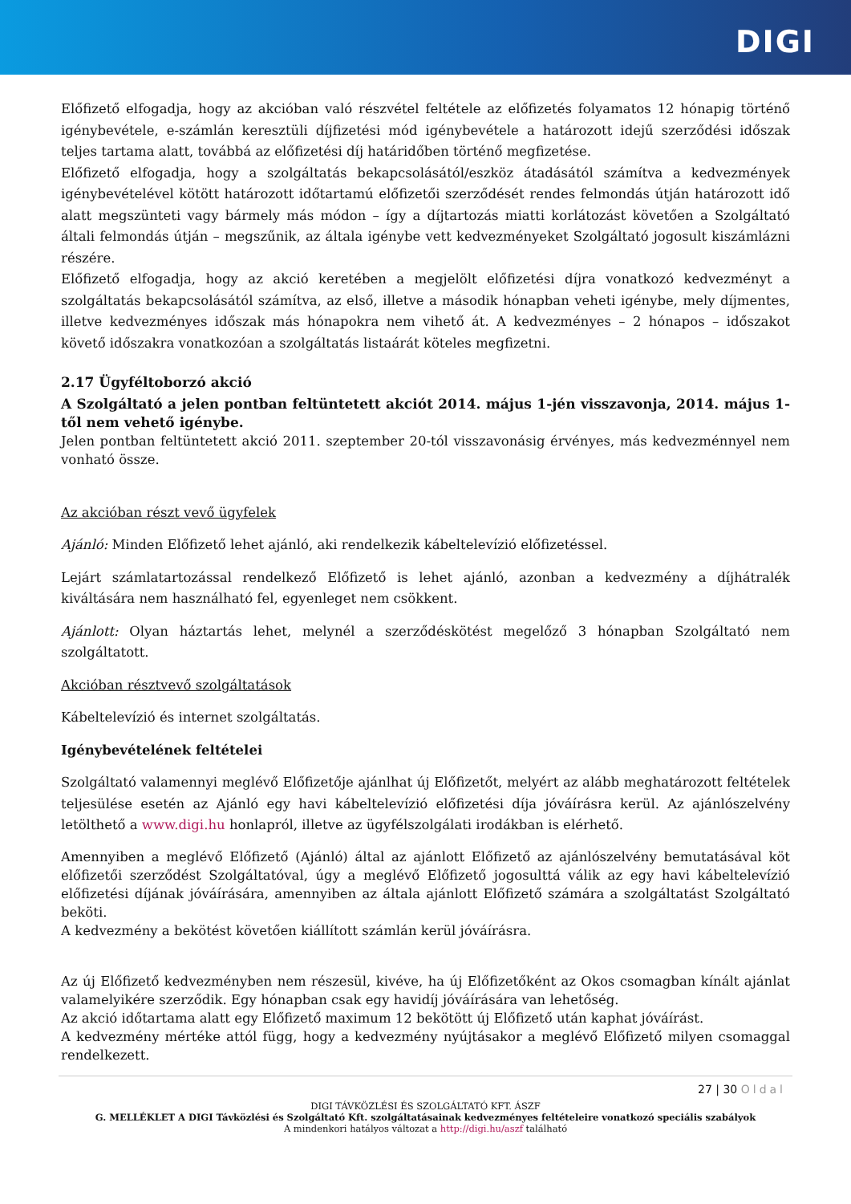DIGI
Előfizető elfogadja, hogy az akcióban való részvétel feltétele az előfizetés folyamatos 12 hónapig történő igénybevétele, e-számlán keresztüli díjfizetési mód igénybevétele a határozott idejű szerződési időszak teljes tartama alatt, továbbá az előfizetési díj határidőben történő megfizetése.
Előfizető elfogadja, hogy a szolgáltatás bekapcsolásától/eszköz átadásától számítva a kedvezmények igénybevételével kötött határozott időtartamú előfizetői szerződését rendes felmondás útján határozott idő alatt megszünteti vagy bármely más módon – így a díjtartozás miatti korlátozást követően a Szolgáltató általi felmondás útján – megszűnik, az általa igénybe vett kedvezményeket Szolgáltató jogosult kiszámlázni részére.
Előfizető elfogadja, hogy az akció keretében a megjelölt előfizetési díjra vonatkozó kedvezményt a szolgáltatás bekapcsolásától számítva, az első, illetve a második hónapban veheti igénybe, mely díjmentes, illetve kedvezményes időszak más hónapokra nem vihető át. A kedvezményes – 2 hónapos – időszakot követő időszakra vonatkozóan a szolgáltatás listaárát köteles megfizetni.
2.17 Ügyféltoborzó akció
A Szolgáltató a jelen pontban feltüntetett akciót 2014. május 1-jén visszavonja, 2014. május 1-től nem vehető igénybe.
Jelen pontban feltüntetett akció 2011. szeptember 20-tól visszavonásig érvényes, más kedvezménnyel nem vonható össze.
Az akcióban részt vevő ügyfelek
Ajánló: Minden Előfizető lehet ajánló, aki rendelkezik kábeltelevízió előfizetéssel.
Lejárt számlatartozással rendelkező Előfizető is lehet ajánló, azonban a kedvezmény a díjhátralék kiváltására nem használható fel, egyenleget nem csökkent.
Ajánlott: Olyan háztartás lehet, melynél a szerződéskötést megelőző 3 hónapban Szolgáltató nem szolgáltatott.
Akcióban résztvevő szolgáltatások
Kábeltelevízió és internet szolgáltatás.
Igénybevételének feltételei
Szolgáltató valamennyi meglévő Előfizetője ajánlhat új Előfizetőt, melyért az alább meghatározott feltételek teljesülése esetén az Ajánló egy havi kábeltelevízió előfizetési díja jóváírásra kerül. Az ajánlószelvény letölthető a www.digi.hu honlapról, illetve az ügyfélszolgálati irodákban is elérhető.
Amennyiben a meglévő Előfizető (Ajánló) által az ajánlott Előfizető az ajánlószelvény bemutatásával köt előfizetői szerződést Szolgáltatóval, úgy a meglévő Előfizető jogosulttá válik az egy havi kábeltelevízió előfizetési díjának jóváírására, amennyiben az általa ajánlott Előfizető számára a szolgáltatást Szolgáltató beköti.
A kedvezmény a bekötést követően kiállított számlán kerül jóváírásra.
Az új Előfizető kedvezményben nem részesül, kivéve, ha új Előfizetőként az Okos csomagban kínált ajánlat valamelyikére szerződik. Egy hónapban csak egy havidíj jóváírására van lehetőség.
Az akció időtartama alatt egy Előfizető maximum 12 bekötött új Előfizető után kaphat jóváírást.
A kedvezmény mértéke attól függ, hogy a kedvezmény nyújtásakor a meglévő Előfizető milyen csomaggal rendelkezett.
27 | 30 Oldal
DIGI TÁVKÖZLÉSI ÉS SZOLGÁLTATÓ KFT. ÁSZF
G. MELLÉKLET A DIGI Távközlési és Szolgáltató Kft. szolgáltatásainak kedvezményes feltételeire vonatkozó speciális szabályok
A mindenkori hatályos változat a http://digi.hu/aszf található